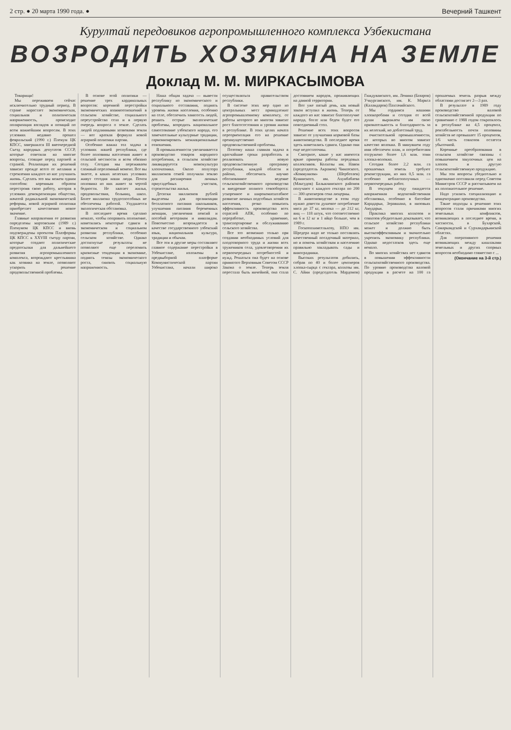2 стр. ● 20 марта 1990 года. ● Вечерний Ташкент
Курултай передовиков агропромышленного комплекса Узбекистана
ВОЗРОДИТЬ ХОЗЯИНА НА ЗЕМЛЕ
Доклад М. М. МИРКАСЫМОВА
Товарищи!
Мы переживаем сейчас исключительно трудный период. В стране нарастает экономическая, социальная и политическая напряженность, происходит поляризация взглядов и позиций по всем важнейшим вопросам. В этих условиях недавно прошел февральский (1990 г.) Пленум ЦК КПСС, завершился III внеочередной Съезд народных депутатов СССР, которые ответили на многие вопросы, стоящие перед партией и страной. Реализация их решений зависит прежде всего от желания и стремления каждого из нас улучшить жизнь. Сделать это мы можем одним способом: коренным образом перестроив свою работу, которая в условиях демократизации общества, начатой радикальной экономической реформы, новой аграрной политики приобретает качественно новое значение.
Главные направления ее развития определены мартовским (1989 г.) Пленумом ЦК КПСС и вновь подтверждены проектом Платформы ЦК КПСС к XXVIII съезду партии, которые создают политические предпосылки для дальнейшего развития агропромышленного комплекса, возрождают крестьянина как хозяина на земле, позволяют ускорить решение продовольственной проблемы.
В основе этой политики — решение трех кардинальных вопросов: коренной перестройки экономических взаимоотношений в сельском хозяйстве, социального переустройства села и в первую очередь вопроса о земле. Сделать людей подлинными хозяевами земли — вот краткая формула новой аграрной политики партии.
Особенно важна эта задача в условиях нашей республики, где более половины населения живет в сельской местности и всем обязано селу. Сегодня мы переживаем сложный переломный момент. Все вы знаете, в каких нелегких условиях живут сегодня наши люди. Почти половина из них живет за чертой бедности. Не хватает жилья, продовольствия, больниц, школ. Более миллиона трудоспособных не обеспечены работой. Ухудшается экологическая обстановка.
В последнее время сделано немало, чтобы поправить положение, наметились некоторые сдвиги в экономическом и социальном развитии республики, особенно сельском хозяйстве. Однако достигнутые результаты не позволяют еще переломить кризисные тенденции в экономике, поднять темпы экономического роста, снизить социальную напряженность.
Наша общая задача — вывести республику из экономического и социального отставания, поднять уровень жизни населения, особенно на селе, обеспечить занятость людей, решить острые экологические проблемы, возродить национальное самосознание узбекского народа, его замечательные культурные традиции, гармонизировать межнациональные отношения.
В промышленности увеличивается производство товаров народного потребления, в сельском хозяйстве ликвидируется монокультура хлопчатника. Около полутора миллионов семей получили землю для расширения личных приусадебных участков, строительства жилья.
Десятки миллионов рублей выделены для организации бесплатного питания школьников, улучшения питания беременных женщин, увеличения пенсий и пособий ветеранам и инвалидам. Повсеместно возрождается в качестве государственного узбекский язык, национальная культура, традиции и обычаи.
Все эти и другие меры составляют главное содержание перестройки в Узбекистане, изложены в предвыборной платформе Коммунистической партии Узбекистана, начали широко осуществляться правительством республики.
В системе этих мер одно из центральных мест принадлежит агропромышленному комплексу, от работы которого во многом зависит рост благосостояния и уровня жизни в республике. В этих целях начата переориентация его на решение преимущественно продовольственной проблемы.
Поэтому наша главная задача в кратчайшие сроки разработать и реализовать новую продовольственную программу республики, каждой области и района, обеспечить научно обоснованное ведение сельскохозяйственного производства и внедрение полного севооборота: ускоренное и широкомасштабное развитие личных подсобных хозяйств населения, резко повысить эффективность производства всех отраслей АПК, особенно по переработке, хранению, транспортировке и обслуживанию сельского хозяйства.
Все это возможно только при создании необходимых условий для плодотворного труда и жизни всех тружеников села, удовлетворении их первоочередных потребностей и нужд. Решаться она будет на основе принятого Верховным Советом СССР Закона о земле. Теперь земля перестала быть ничейной, она стала достоянием народов, проживающих на данной территории.
Вот уже пятый день, как новый закон вступил в жизнь. Теперь от каждого из нас зависит благополучие народа, богат или беден будет его повседневный стол.
Решение всех этих вопросов зависит от улучшения кормовой базы животноводства. В последнее время здесь наметились сдвиги. Однако они еще недостаточны.
Смотрите, какие у нас имеются яркие примеры работы передовых коллективов. Колхозы им. Навои (председатель Акрамов) Чиназского, «Коммунизм» (Шерботаев) Кунинского, им. Ахунбабаева (Максудов) Балыкчинского районов получают с каждого гектара по 200 — 300 центнеров сена люцерны.
В животноводстве в этом году нужно довести душевое потребление мяса до 37 кг, молока — до 212 кг, яиц — 118 штук, что соответственно на 6 и 12 кг и 1 яйцо больше, чем в 1989 г.
Госкоопхимсельхозу, НПО им. Шредера надо не только поставлять качественный посадочный материал, но и помочь хозяйствам и населению правильно закладывать сады и виноградники.
Высоких результатов добились, собрав по 40 и более центнеров хлопка-сырца с гектара, колхозы им. С. Айни (председатель Мардонов) Гиждуванского, им. Ленина (Базаров) Учкурганского, им. К. Маркса (Каландаров) Пахтачийского.
Мы гордимся нашими хлопкоробами и сегодня от всей души выражаем им свою признательность и благодарность за их нелегкий, но доблестный труд.
очистительной промышленности, от которых во многом зависит качество волокна. В минувшем году ими обеспечен план, и потребителям отгружено более 1,6 млн. тонн хлопка-волокна.
Сегодня более 2,2 млн. га орошаемых земель требуют реконструкции, из них 0,5 млн. га особенно неблагополучных — первоочередных работ.
В текущем году ожидается напряженная водохозяйственная обстановка, особенно в бассейне Карадарьи, Зеравшана, в низовьях Амударьи.
Практика многих колхозов и совхозов убедительно доказывает, что сельское хозяйство республики может и должно быть высокоэффективным и значительно укрепить экономику республики. Однако недостатков здесь еще немало.
Во многих хозяйствах нет сдвигов в повышении эффективности сельскохозяйственного производства. По уровню производства валовой продукции в расчете на 100 га орошаемых земель разрыв между областями достигает 2—3 раз.
В результате в 1989 году производство валовой сельскохозяйственной продукции по сравнению с 1988 годом сократилось в республике на 4,5 процента, рентабельность почти половины хозяйств не превышает 15 процентов, 1/6 часть совхозов остается убыточной.
Коренные преобразования в сельском хозяйстве связаны с повышением закупочных цен на хлопок и другую сельскохозяйственную продукцию.
Мы эти вопросы убедительно и однозначно поставили перед Советом Министров СССР и рассчитываем на их положительное решение.
Надо усилить специализацию и концентрацию производства.
Такие подходы к решению этих вопросов стали причинами многих земельных конфликтов, возникающих в последнее время, в частности, в Бухарской, Самаркандской и Сурхандарьинской областях.
Для оперативного решения возникающих между кишлаками земельных и других спорных вопросов необходимо совместно с ...
(Окончание на 3-й стр.)